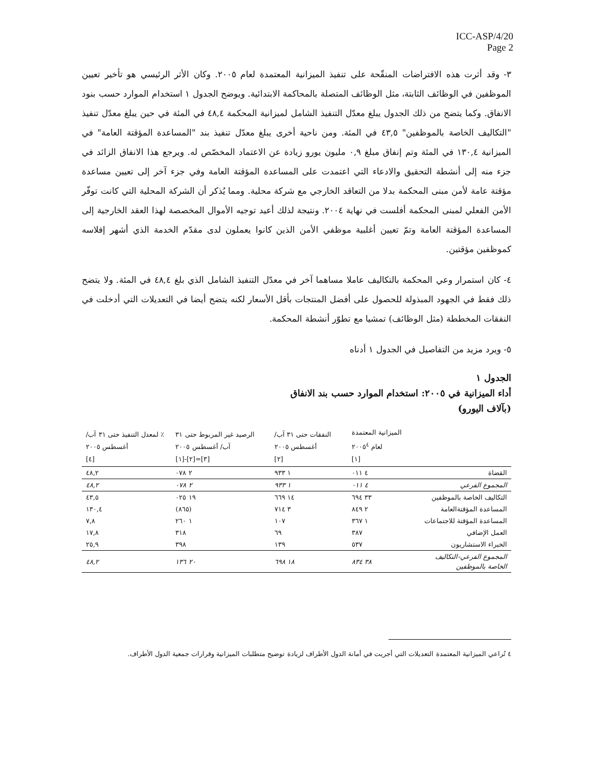ICC-ASP/4/20
Page 2
٣- وقد أثرت هذه الافتراضات المنقّحة على تنفيذ الميزانية المعتمدة لعام ٢٠٠٥. وكان الأثر الرئيسي هو تأخير تعيين الموظفين في الوظائف الثابتة، مثل الوظائف المتصلة بالمحاكمة الابتدائية. ويوضح الجدول ١ استخدام الموارد حسب بنود الانفاق. وكما يتضح من ذلك الجدول يبلغ معدّل التنفيذ الشامل لميزانية المحكمة ٤٨,٤ في المئة في حين يبلغ معدّل تنفيذ "التكاليف الخاصة بالموظفين" ٤٣,٥ في المئة. ومن ناحية أخرى يبلغ معدّل تنفيذ بند "المساعدة المؤقتة العامة" في الميزانية ١٣٠,٤ في المئة وتم إنفاق مبلغ ٠,٩ مليون يورو زيادة عن الاعتماد المخصّص له. ويرجع هذا الانفاق الزائد في جزء منه إلى أنشطة التحقيق والادعاء التي اعتمدت على المساعدة المؤقتة العامة وفي جزء آخر إلى تعيين مساعدة مؤقتة عامة لأمن مبنى المحكمة بدلا من التعاقد الخارجي مع شركة محلية. ومما يُذكر أن الشركة المحلية التي كانت توفّر الأمن الفعلي لمبنى المحكمة أفلست في نهاية ٢٠٠٤. ونتيجة لذلك أعيد توجيه الأموال المخصصة لهذا العقد الخارجية إلى المساعدة المؤقتة العامة وتمّ تعيين أغلبية موظفي الأمن الذين كانوا يعملون لدى مقدّم الخدمة الذي أشهر إفلاسه كموظفين مؤقتين.
٤- كان استمرار وعي المحكمة بالتكاليف عاملا مساهما آخر في معدّل التنفيذ الشامل الذي بلغ ٤٨,٤ في المئة. ولا يتضح ذلك فقط في الجهود المبذولة للحصول على أفضل المنتجات بأقل الأسعار لكنه يتضح أيضا في التعديلات التي أدخلت في النفقات المخططة (مثل الوظائف) تمشيا مع تطوّر أنشطة المحكمة.
٥- ويرد مزيد من التفاصيل في الجدول ١ أدناه
الجدول ١
أداء الميزانية في ٢٠٠٥: استخدام الموارد حسب بند الانفاق
(بآلاف اليورو)
| | الميزانية المعتمدة لعام ٢٠٠٥<sup>٤</sup> [١] | النفقات حتى ٣١ آب/أغسطس ٢٠٠٥ [٢] | الرصيد غير المربوط حتى ٣١ آب/ أغسطس ٢٠٠٥ [٣]=[٢]-[١] | ٪ لمعدل التنفيذ حتى ٣١ آب/أغسطس ٢٠٠٥ [٤] |
| --- | --- | --- | --- | --- |
| القضاة | ٤ ٠١١ | ١ ٩٣٣ | ٢ ٠٧٨ | ٤٨,٢ |
| المجموع الفرعي | ٤ ٠١١ | ١ ٩٣٣ | ٢ ٠٧٨ | ٤٨,٢ |
| التكاليف الخاصة بالموظفين | ٣٣ ٦٩٤ | ١٤ ٦٦٩ | ١٩ ٠٢٥ | ٤٣,٥ |
| المساعدة المؤقتةالعامة | ٢ ٨٤٩ | ٣ ٧١٤ | (٨٦٥) | ١٣٠,٤ |
| المساعدة المؤقتة للاجتماعات | ١ ٣٦٧ | ١٠٧ | ١ ٢٦٠ | ٧,٨ |
| العمل الإضافي | ٣٨٧ | ٦٩ | ٣١٨ | ١٧,٨ |
| الخبراء الاستشاريون | ٥٣٧ | ١٣٩ | ٣٩٨ | ٢٥,٩ |
| المجموع الفرعي-التكاليف الخاصة بالموظفين | ٣٨ ٨٣٤ | ١٨ ٦٩٨ | ٢٠ ١٣٦ | ٤٨,٢ |
٤ تُراعي الميزانية المعتمدة التعديلات التي أجريت في أمانة الدول الأطراف لزيادة توضيح متطلبات الميزانية وقرارات جمعية الدول الأطراف.